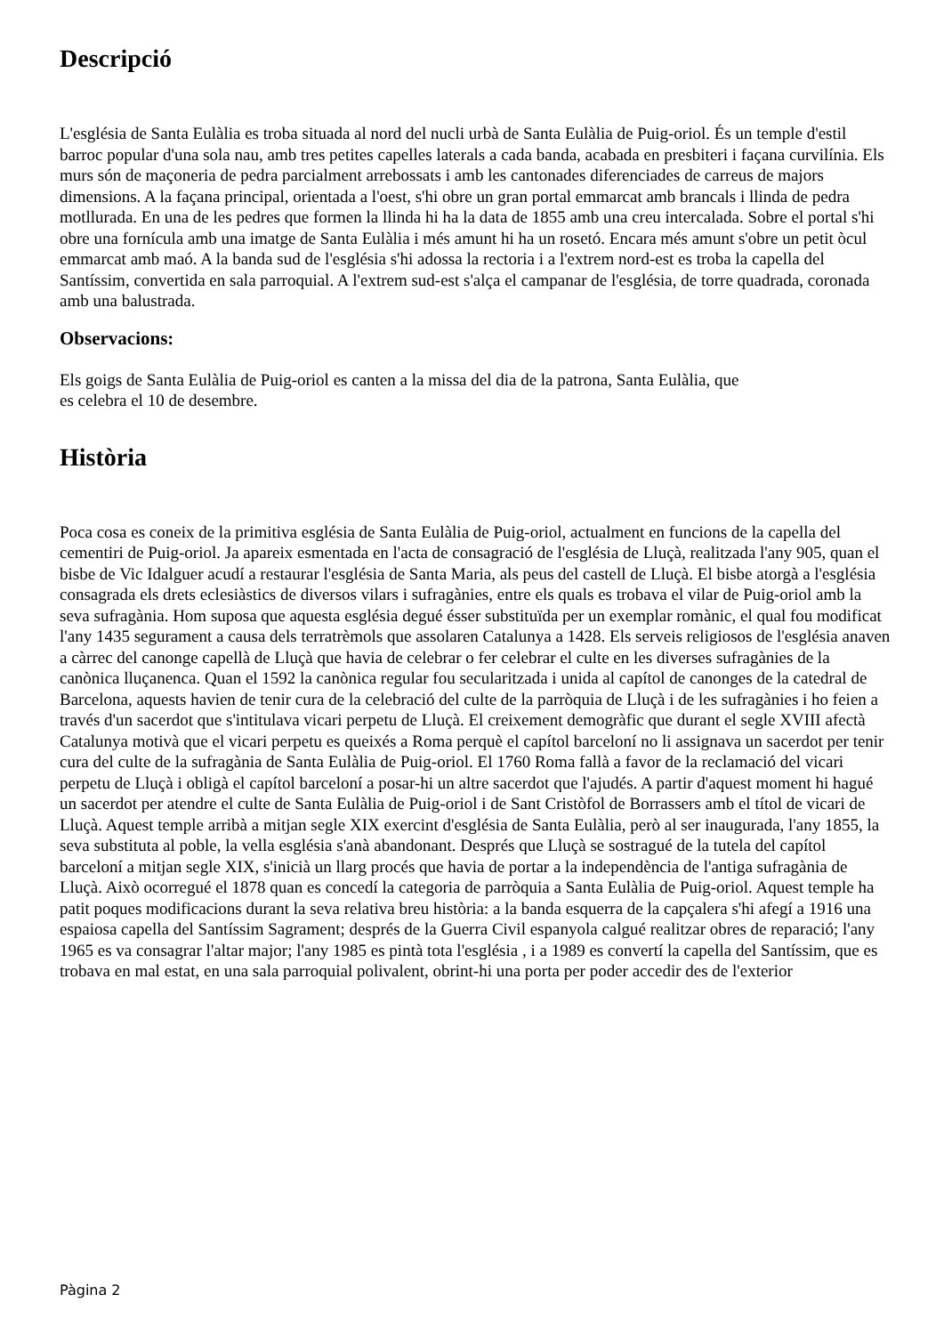Descripció
L'església de Santa Eulàlia es troba situada al nord del nucli urbà de Santa Eulàlia de Puig-oriol. És un temple d'estil barroc popular d'una sola nau, amb tres petites capelles laterals a cada banda, acabada en presbiteri i façana curvilínia. Els murs són de maçoneria de pedra parcialment arrebossats i amb les cantonades diferenciades de carreus de majors dimensions. A la façana principal, orientada a l'oest, s'hi obre un gran portal emmarcat amb brancals i llinda de pedra motllurada. En una de les pedres que formen la llinda hi ha la data de 1855 amb una creu intercalada. Sobre el portal s'hi obre una fornícula amb una imatge de Santa Eulàlia i més amunt hi ha un rosetó. Encara més amunt s'obre un petit òcul emmarcat amb maó. A la banda sud de l'església s'hi adossa la rectoria i a l'extrem nord-est es troba la capella del Santíssim, convertida en sala parroquial. A l'extrem sud-est s'alça el campanar de l'església, de torre quadrada, coronada amb una balustrada.
Observacions:
Els goigs de Santa Eulàlia de Puig-oriol es canten a la missa del dia de la patrona, Santa Eulàlia, que
es celebra el 10 de desembre.
Història
Poca cosa es coneix de la primitiva església de Santa Eulàlia de Puig-oriol, actualment en funcions de la capella del cementiri de Puig-oriol. Ja apareix esmentada en l'acta de consagració de l'església de Lluçà, realitzada l'any 905, quan el bisbe de Vic Idalguer acudí a restaurar l'església de Santa Maria, als peus del castell de Lluçà. El bisbe atorgà a l'església consagrada els drets eclesiàstics de diversos vilars i sufragànies, entre els quals es trobava el vilar de Puig-oriol amb la seva sufragània. Hom suposa que aquesta església degué ésser substituïda per un exemplar romànic, el qual fou modificat l'any 1435 segurament a causa dels terratrèmols que assolaren Catalunya a 1428. Els serveis religiosos de l'església anaven a càrrec del canonge capellà de Lluçà que havia de celebrar o fer celebrar el culte en les diverses sufragànies de la canònica lluçanenca. Quan el 1592 la canònica regular fou secularitzada i unida al capítol de canonges de la catedral de Barcelona, aquests havien de tenir cura de la celebració del culte de la parròquia de Lluçà i de les sufragànies i ho feien a través d'un sacerdot que s'intitulava vicari perpetu de Lluçà. El creixement demogràfic que durant el segle XVIII afectà Catalunya motivà que el vicari perpetu es queixés a Roma perquè el capítol barceloní no li assignava un sacerdot per tenir cura del culte de la sufragània de Santa Eulàlia de Puig-oriol. El 1760 Roma fallà a favor de la reclamació del vicari perpetu de Lluçà i obligà el capítol barceloní a posar-hi un altre sacerdot que l'ajudés. A partir d'aquest moment hi hagué un sacerdot per atendre el culte de Santa Eulàlia de Puig-oriol i de Sant Cristòfol de Borrassers amb el títol de vicari de Lluçà. Aquest temple arribà a mitjan segle XIX exercint d'església de Santa Eulàlia, però al ser inaugurada, l'any 1855, la seva substituta al poble, la vella església s'anà abandonant. Després que Lluçà se sostragué de la tutela del capítol barceloní a mitjan segle XIX, s'inicià un llarg procés que havia de portar a la independència de l'antiga sufragània de Lluçà. Això ocorregué el 1878 quan es concedí la categoria de parròquia a Santa Eulàlia de Puig-oriol. Aquest temple ha patit poques modificacions durant la seva relativa breu història: a la banda esquerra de la capçalera s'hi afegí a 1916 una espaiosa capella del Santíssim Sagrament; després de la Guerra Civil espanyola calgué realitzar obres de reparació; l'any 1965 es va consagrar l'altar major; l'any 1985 es pintà tota l'església , i a 1989 es convertí la capella del Santíssim, que es trobava en mal estat, en una sala parroquial polivalent, obrint-hi una porta per poder accedir des de l'exterior
Pàgina 2